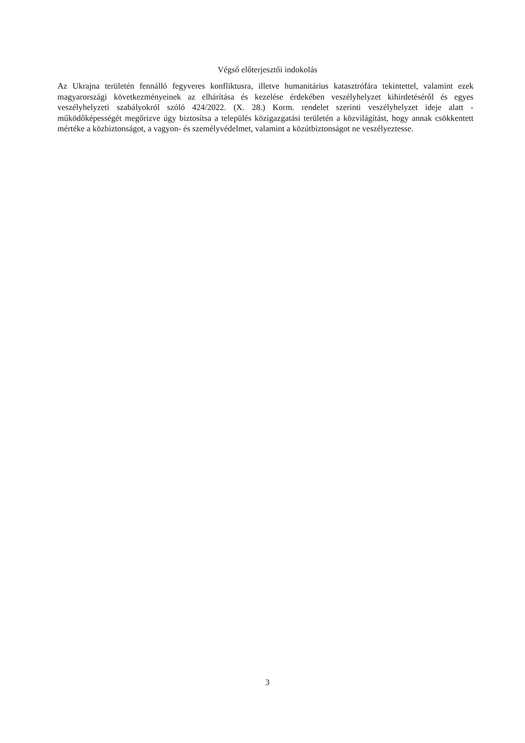Végső előterjesztői indokolás
Az Ukrajna területén fennálló fegyveres konfliktusra, illetve humanitárius katasztrófára tekintettel, valamint ezek magyarországi következményeinek az elhárítása és kezelése érdekében veszélyhelyzet kihirdetéséről és egyes veszélyhelyzeti szabályokról szóló 424/2022. (X. 28.) Korm. rendelet szerinti veszélyhelyzet ideje alatt - működőképességét megőrizve úgy biztosítsa a település közigazgatási területén a közvilágítást, hogy annak csökkentett mértéke a közbiztonságot, a vagyon- és személyvédelmet, valamint a közútbiztonságot ne veszélyeztesse.
3